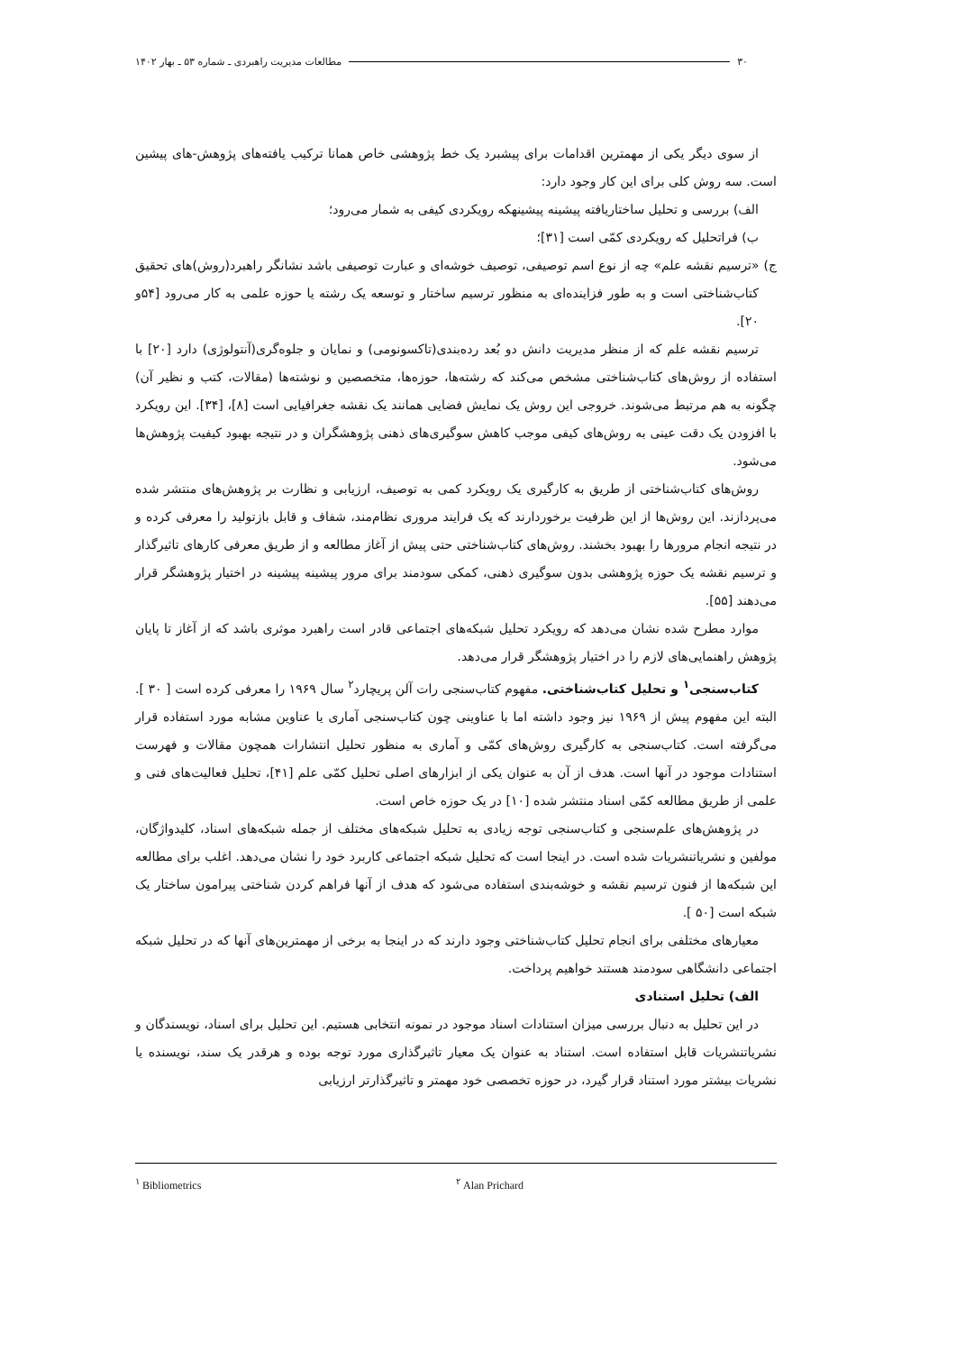۳۰ مطالعات مدیریت راهبردی ـ شماره ۵۳ ـ بهار ۱۴۰۲
از سوی دیگر یکی از مهمترین اقدامات برای پیشبرد یک خط پژوهشی خاص همانا ترکیب یافته‌های پژوهش-های پیشین است. سه روش کلی برای این کار وجود دارد:
الف) بررسی و تحلیل ساختاریافته پیشینه پیشینهکه رویکردی کیفی به شمار می‌رود؛
ب) فراتحلیل که رویکردی کمّی است [۳۱]؛
ج) «ترسیم نقشه علم» چه از نوع اسم توصیفی، توصیف خوشه‌ای و عبارت توصیفی باشد نشانگر راهبرد(روش)های تحقیق کتاب‌شناختی است و به طور فزاینده‌ای به منظور ترسیم ساختار و توسعه یک رشته یا حوزه علمی به کار می‌رود [۵۴و ۲۰].
ترسیم نقشه علم که از منظر مدیریت دانش دو بُعد رده‌بندی(تاکسونومی) و نمایان و جلوه‌گری(آنتولوژی) دارد [۲۰] با استفاده از روش‌های کتاب‌شناختی مشخص می‌کند که رشته‌ها، حوزه‌ها، متخصصین و نوشته‌ها (مقالات، کتب و نظیر آن) چگونه به هم مرتبط می‌شوند. خروجی این روش یک نمایش فضایی همانند یک نقشه جغرافیایی است [۸]، [۳۴]. این رویکرد با افزودن یک دقت عینی به روش‌های کیفی موجب کاهش سوگیری‌های ذهنی پژوهشگران و در نتیجه بهبود کیفیت پژوهش‌ها می‌شود.
روش‌های کتاب‌شناختی از طریق به کارگیری یک رویکرد کمی به توصیف، ارزیابی و نظارت بر پژوهش‌های منتشر شده می‌پردازند. این روش‌ها از این ظرفیت برخوردارند که یک فرایند مروری نظام‌مند، شفاف و قابل بازتولید را معرفی کرده و در نتیجه انجام مرورها را بهبود بخشند. روش‌های کتاب‌شناختی حتی پیش از آغاز مطالعه و از طریق معرفی کارهای تاثیرگذار و ترسیم نقشه یک حوزه پژوهشی بدون سوگیری ذهنی، کمکی سودمند برای مرور پیشینه پیشینه در اختیار پژوهشگر قرار می‌دهند [۵۵].
موارد مطرح شده نشان می‌دهد که رویکرد تحلیل شبکه‌های اجتماعی قادر است راهبرد موثری باشد که از آغاز تا پایان پژوهش راهنمایی‌های لازم را در اختیار پژوهشگر قرار می‌دهد.
کتاب‌سنجی<sup>۱</sup> و تحلیل کتاب‌شناختی. مفهوم کتاب‌سنجی رات آلن پریچارد<sup>۲</sup> سال ۱۹۶۹ را معرفی کرده است [ ۳۰ ]. البته این مفهوم پیش از ۱۹۶۹ نیز وجود داشته اما با عناوینی چون کتاب‌سنجی آماری یا عناوین مشابه مورد استفاده قرار می‌گرفته است. کتاب‌سنجی به کارگیری روش‌های کمّی و آماری به منظور تحلیل انتشارات همچون مقالات و فهرست استنادات موجود در آنها است. هدف از آن به عنوان یکی از ابزارهای اصلی تحلیل کمّی علم [۴۱]، تحلیل فعالیت‌های فنی و علمی از طریق مطالعه کمّی اسناد منتشر شده [۱۰] در یک حوزه خاص است.
در پژوهش‌های علم‌سنجی و کتاب‌سنجی توجه زیادی به تحلیل شبکه‌های مختلف از جمله شبکه‌های اسناد، کلیدواژگان، مولفین و نشریاتنشریات شده است. در اینجا است که تحلیل شبکه اجتماعی کاربرد خود را نشان می‌دهد. اغلب برای مطالعه این شبکه‌ها از فنون ترسیم نقشه و خوشه‌بندی استفاده می‌شود که هدف از آنها فراهم کردن شناختی پیرامون ساختار یک شبکه است [۵۰ ].
معیارهای مختلفی برای انجام تحلیل کتاب‌شناختی وجود دارند که در اینجا به برخی از مهمترین‌های آنها که در تحلیل شبکه اجتماعی دانشگاهی سودمند هستند خواهیم پرداخت.
الف) تحلیل استنادی
در این تحلیل به دنبال بررسی میزان استنادات اسناد موجود در نمونه انتخابی هستیم. این تحلیل برای اسناد، نویسندگان و نشریاتنشریات قابل استفاده است. استناد به عنوان یک معیار تاثیرگذاری مورد توجه بوده و هرقدر یک سند، نویسنده یا نشریات بیشتر مورد استناد قرار گیرد، در حوزه تخصصی خود مهمتر و تاثیرگذارتر ارزیابی
<sup>۱</sup> Bibliometrics <sup>۲</sup> Alan Prichard